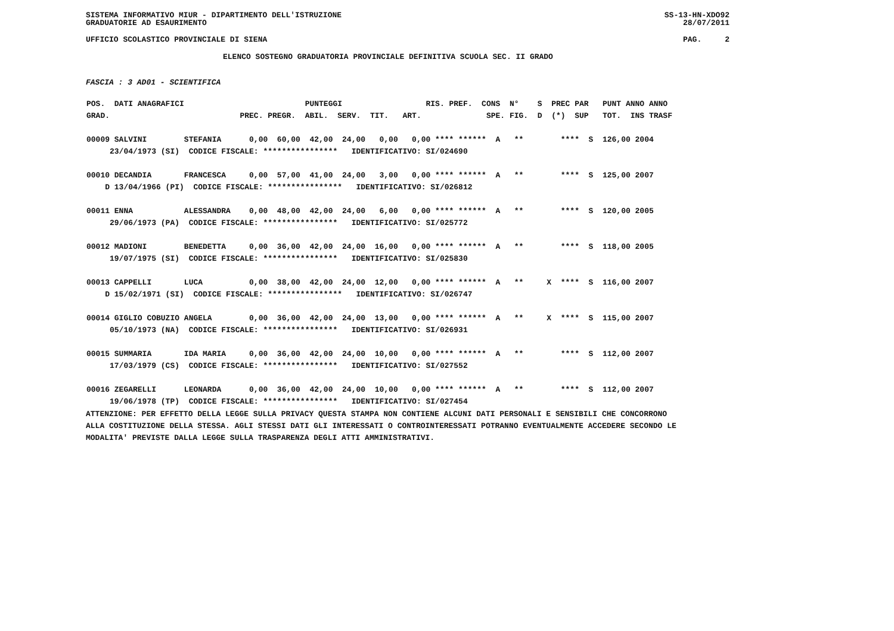SISTEMA INFORMATIVO MIUR - DIPARTIMENTO DELL'ISTRUZIONE SS-13-HN-XDO92
GRADUATORIE AD ESAURIMENTO 28/07/2011
UFFICIO SCOLASTICO PROVINCIALE DI SIENA PAG. 2
ELENCO SOSTEGNO GRADUATORIA PROVINCIALE DEFINITIVA SCUOLA SEC. II GRADO
FASCIA : 3 AD01 - SCIENTIFICA
| POS. DATI ANAGRAFICI PUNTEGGI RIS. PREF. CONS N° S PREC PAR PUNT ANNO ANNO GRAD. PREC. PREGR. ABIL. SERV. TIT. ART. SPE. FIG. D (*) SUP TOT. INS TRASF 00009 SALVINI STEFANIA 0,00 60,00 42,00 24,00 0,00 0,00 **** ****** A ** **** S 126,00 2004 23/04/1973 (SI) CODICE FISCALE: **************** IDENTIFICATIVO: SI/024690 00010 DECANDIA FRANCESCA 0,00 57,00 41,00 24,00 3,00 0,00 **** ****** A ** **** S 125,00 2007 D 13/04/1966 (PI) CODICE FISCALE: **************** IDENTIFICATIVO: SI/026812 00011 ENNA ALESSANDRA 0,00 48,00 42,00 24,00 6,00 0,00 **** ****** A ** **** S 120,00 2005 29/06/1973 (PA) CODICE FISCALE: **************** IDENTIFICATIVO: SI/025772 00012 MADIONI BENEDETTA 0,00 36,00 42,00 24,00 16,00 0,00 **** ****** A ** **** S 118,00 2005 19/07/1975 (SI) CODICE FISCALE: **************** IDENTIFICATIVO: SI/025830 00013 CAPPELLI LUCA 0,00 38,00 42,00 24,00 12,00 0,00 **** ****** A ** X **** S 116,00 2007 D 15/02/1971 (SI) CODICE FISCALE: **************** IDENTIFICATIVO: SI/026747 00014 GIGLIO COBUZIO ANGELA 0,00 36,00 42,00 24,00 13,00 0,00 **** ****** A ** X **** S 115,00 2007 05/10/1973 (NA) CODICE FISCALE: **************** IDENTIFICATIVO: SI/026931 00015 SUMMARIA IDA MARIA 0,00 36,00 42,00 24,00 10,00 0,00 **** ****** A ** **** S 112,00 2007 17/03/1979 (CS) CODICE FISCALE: **************** IDENTIFICATIVO: SI/027552 00016 ZEGARELLI LEONARDA 0,00 36,00 42,00 24,00 10,00 0,00 **** ****** A ** **** S 112,00 2007 19/06/1978 (TP) CODICE FISCALE: **************** IDENTIFICATIVO: SI/027454 |
ATTENZIONE: PER EFFETTO DELLA LEGGE SULLA PRIVACY QUESTA STAMPA NON CONTIENE ALCUNI DATI PERSONALI E SENSIBILI CHE CONCORRONO
ALLA COSTITUZIONE DELLA STESSA. AGLI STESSI DATI GLI INTERESSATI O CONTROINTERESSATI POTRANNO EVENTUALMENTE ACCEDERE SECONDO LE
MODALITA' PREVISTE DALLA LEGGE SULLA TRASPARENZA DEGLI ATTI AMMINISTRATIVI.